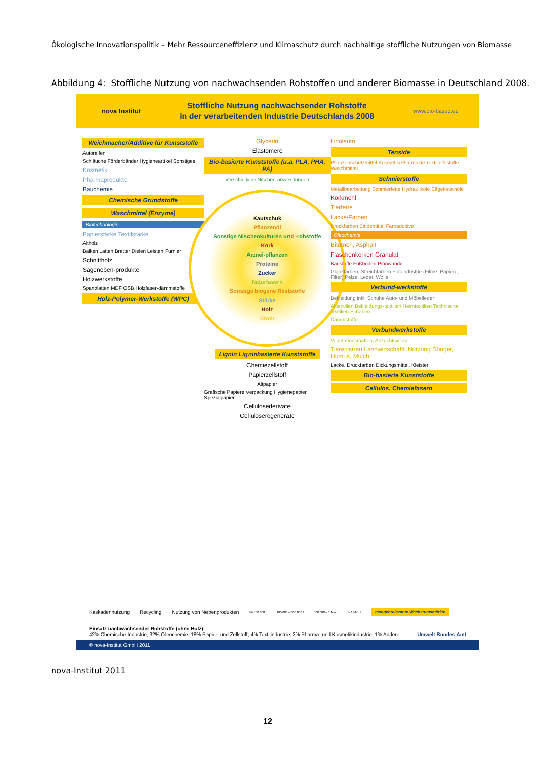Ökologische Innovationspolitik – Mehr Ressourceneffizienz und Klimaschutz durch nachhaltige stoffliche Nutzungen von Biomasse
Abbildung 4: Stoffliche Nutzung von nachwachsenden Rohstoffen und anderer Biomasse in Deutschland 2008.
nova Institut
Stoffliche Nutzung nachwachsender Rohstoffe
in der verarbeitenden Industrie Deutschlands 2008
www.bio-based.eu
Weichmacher/Additive für Kunststoffe
Autoreifen
Schläuche Förderbänder Hygieneartikel Sonstiges
Kosmetik
Pharmaprodukte
Bauchemie
Chemische Grundstoffe
Waschmittel (Enzyme)
Biotechnologie
Papierstärke Textilstärke
Altholz
Balken Latten Bretter Dielen Leisten Furnier
Schnittholz
Sägeneben-produkte
Holzwerkstoffe
Spanplatten MDF OSB Holzfaser-dämmstoffe
Holz-Polymer-Werkstoffe (WPC)
Glycerin
Elastomere
Bio-basierte Kunststoffe (u.a. PLA, PHA, PA)
Verschiedene Nischen-anwendungen
Kautschuk
Pflanzenöl
Sonstige Nischenkulturen und -rohstoffe
Kork
Arznei-pflanzen
Proteine
Zucker
Naturfasern
Sonstige biogene Reststoffe
Stärke
Holz
Stroh
Lignin Ligninbasierte Kunststoffe
Chemiezellstoff
Papierzellstoff
Altpapier
Grafische Papiere Verpackung Hygienepapier Spezialpapier
Cellulosederivate
Celluloseregenerate
Linoleum
Tenside
Pflanzenschutzmittel Kosmetik/Pharmazie Textilhilfsstoffe Waschmittel
Schmierstoffe
Metallbearbeitung Schmierfette Hydrauliköle Sägekettenöle
Korkmehl
Tierfette
Lacke/Farben
Druckfarben Bindemittel Farbadditive
Oleochemie
Bitumen, Asphalt
Flaschenkorken Granulat
Baustoffe Fußböden Pinnwände
Glanzfarben, Streichfarben Fotoindustrie (Filme, Papiere, Filter) Pelze, Leder, Wolle
Verbund-werkstoffe
Bekleidung inkl. Schuhe Auto- und Möbelleder
Alttextilien Bekleidungs-textilien Heimtextilien Technische Textilien Schäben
Dämmstoffe
Verbundwerkstoffe
Vegetationsmatten, Anzuchtsvliese
Tiereinstreu Landwirtschaftl. Nutzung Dünger, Humus, Mulch
Lacke, Druckfarben Dickungsmittel, Kleister
Bio-basierte Kunststoffe
Cellulos. Chemiefasern
Kaskadennutzung Recycling Nutzung von Nebenprodukten bis 100.000 t 100.000 – 500.000 t 500.000 – 1 Mio. t > 1 Mio. t mengenrelevante Wachstumsmärkte
Einsatz nachwachsender Rohstoffe (ohne Holz):
42% Chemische Industrie, 32% Oleochemie, 18% Papier- und Zellstoff, 4% Textilindustrie, 2% Pharma- und Kosmetikindustrie, 1% Andere Umwelt Bundes Amt
© nova-Institut GmbH 2011
nova-Institut 2011
12